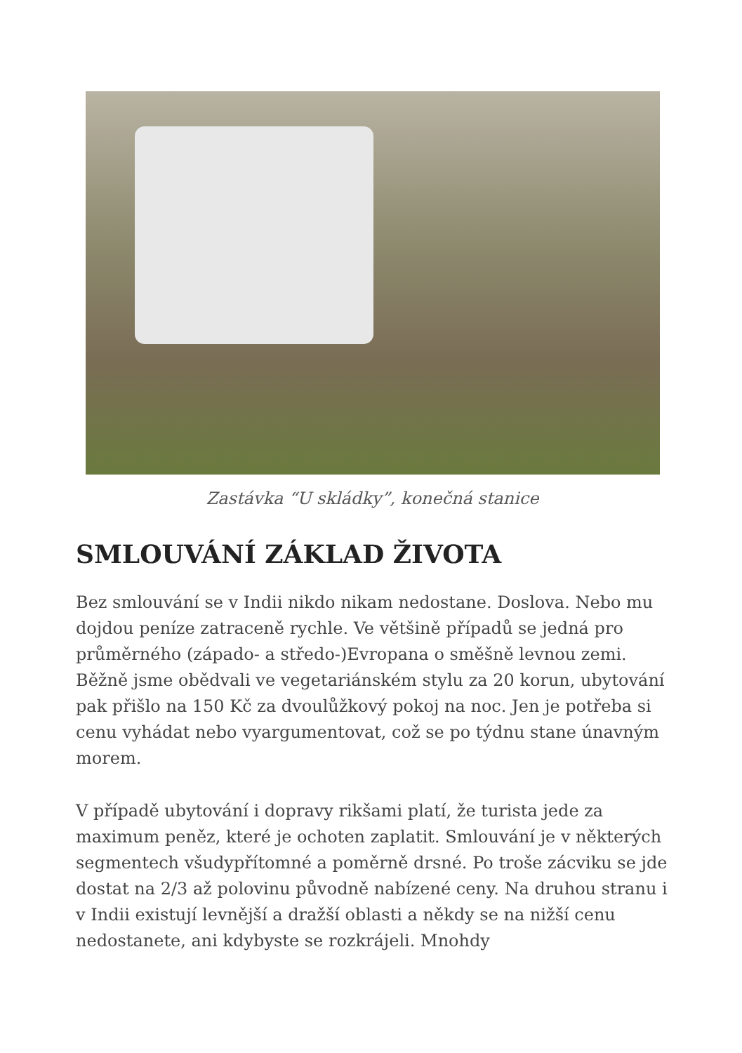Zastávka “U skládky”, konečná stanice
SMLOUVÁNÍ ZÁKLAD ŽIVOTA
Bez smlouvání se v Indii nikdo nikam nedostane. Doslova. Nebo mu dojdou peníze zatraceně rychle. Ve většině případů se jedná pro průměrného (západo- a středo-)Evropana o směšně levnou zemi. Běžně jsme obědvali ve vegetariánském stylu za 20 korun, ubytování pak přišlo na 150 Kč za dvoulůžkový pokoj na noc. Jen je potřeba si cenu vyhádat nebo vyargumentovat, což se po týdnu stane únavným morem.
V případě ubytování i dopravy rikšami platí, že turista jede za maximum peněz, které je ochoten zaplatit. Smlouvání je v některých segmentech všudypřítomné a poměrně drsné. Po troše zácviku se jde dostat na 2/3 až polovinu původně nabízené ceny. Na druhou stranu i v Indii existují levnější a dražší oblasti a někdy se na nižší cenu nedostanete, ani kdybyste se rozkrájeli. Mnohdy